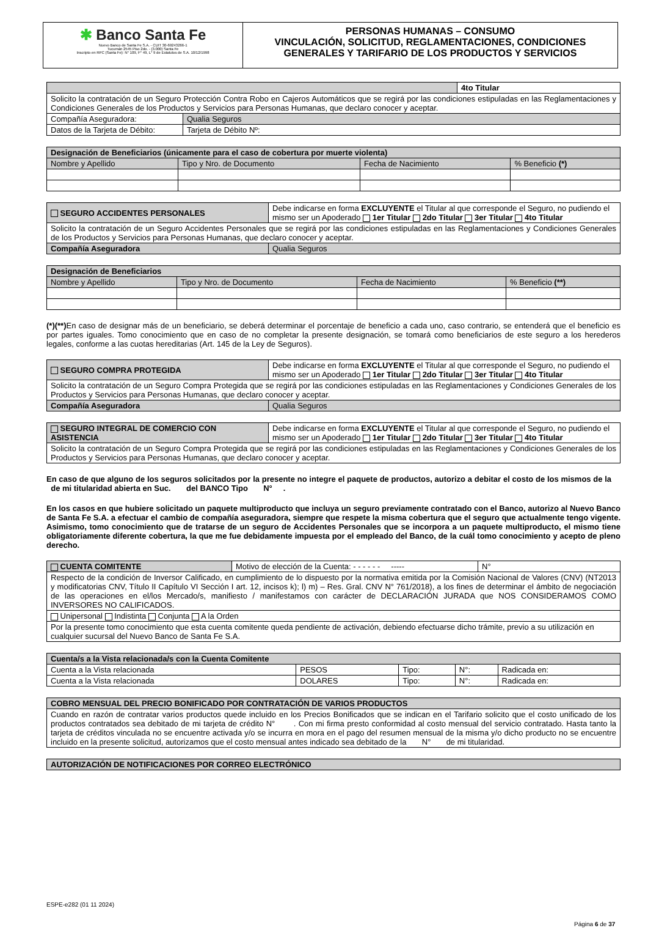✱ Banco Santa Fe
Nuevo Banco de Santa Fe S.A. - CUIT 30-69243266-1
Tucumán 2545 Piso 2do. - (3.000) Santa Fe
Inscripto en RPC (Santa Fe): N° 109, F° 49, L° 9 de Estatutos de S.A. 10/12/1998
PERSONAS HUMANAS – CONSUMO
VINCULACIÓN, SOLICITUD, REGLAMENTACIONES, CONDICIONES GENERALES Y TARIFARIO DE LOS PRODUCTOS Y SERVICIOS
| | | 4to Titular |
| Solicito la contratación de un Seguro Protección Contra Robo en Cajeros Automáticos que se regirá por las condiciones estipuladas en las Reglamentaciones y Condiciones Generales de los Productos y Servicios para Personas Humanas, que declaro conocer y aceptar. | | |
| Compañía Aseguradora: | Qualia Seguros | |
| Datos de la Tarjeta de Débito: | Tarjeta de Débito Nº: | |
| Designación de Beneficiarios (únicamente para el caso de cobertura por muerte violenta) | | | |
| --- | --- | --- | --- |
| Nombre y Apellido | Tipo y Nro. de Documento | Fecha de Nacimiento | % Beneficio (*) |
| SEGURO ACCIDENTES PERSONALES | Debe indicarse en forma EXCLUYENTE el Titular al que corresponde el Seguro, no pudiendo el mismo ser un Apoderado 1er Titular 2do Titular 3er Titular 4to Titular |
| Solicito la contratación de un Seguro Accidentes Personales que se regirá por las condiciones estipuladas en las Reglamentaciones y Condiciones Generales de los Productos y Servicios para Personas Humanas, que declaro conocer y aceptar. | |
| Compañía Aseguradora | Qualia Seguros |
| Designación de Beneficiarios | | | |
| --- | --- | --- | --- |
| Nombre y Apellido | Tipo y Nro. de Documento | Fecha de Nacimiento | % Beneficio (**) |
(*)(**) En caso de designar más de un beneficiario, se deberá determinar el porcentaje de beneficio a cada uno, caso contrario, se entenderá que el beneficio es por partes iguales. Tomo conocimiento que en caso de no completar la presente designación, se tomará como beneficiarios de este seguro a los herederos legales, conforme a las cuotas hereditarias (Art. 145 de la Ley de Seguros).
| SEGURO COMPRA PROTEGIDA | Debe indicarse en forma EXCLUYENTE el Titular al que corresponde el Seguro, no pudiendo el mismo ser un Apoderado 1er Titular 2do Titular 3er Titular 4to Titular |
| Solicito la contratación de un Seguro Compra Protegida que se regirá por las condiciones estipuladas en las Reglamentaciones y Condiciones Generales de los Productos y Servicios para Personas Humanas, que declaro conocer y aceptar. | |
| Compañía Aseguradora | Qualia Seguros |
| SEGURO INTEGRAL DE COMERCIO CON ASISTENCIA | Debe indicarse en forma EXCLUYENTE el Titular al que corresponde el Seguro, no pudiendo el mismo ser un Apoderado 1er Titular 2do Titular 3er Titular 4to Titular |
| Solicito la contratación de un Seguro Compra Protegida que se regirá por las condiciones estipuladas en las Reglamentaciones y Condiciones Generales de los Productos y Servicios para Personas Humanas, que declaro conocer y aceptar. | |
En caso de que alguno de los seguros solicitados por la presente no integre el paquete de productos, autorizo a debitar el costo de los mismos de la de mi titularidad abierta en Suc. del BANCO Tipo N° .
En los casos en que hubiere solicitado un paquete multiproducto que incluya un seguro previamente contratado con el Banco, autorizo al Nuevo Banco de Santa Fe S.A. a efectuar el cambio de compañía aseguradora, siempre que respete la misma cobertura que el seguro que actualmente tengo vigente. Asimismo, tomo conocimiento que de tratarse de un seguro de Accidentes Personales que se incorpora a un paquete multiproducto, el mismo tiene obligatoriamente diferente cobertura, la que me fue debidamente impuesta por el empleado del Banco, de la cuál tomo conocimiento y acepto de pleno derecho.
| CUENTA COMITENTE | Motivo de elección de la Cuenta: - - - - - - ----- | N° |
| Respecto de la condición de Inversor Calificado, en cumplimiento de lo dispuesto por la normativa emitida por la Comisión Nacional de Valores (CNV) (NT2013 y modificatorias CNV, Título II Capítulo VI Sección I art. 12, incisos k); l) m) – Res. Gral. CNV N° 761/2018), a los fines de determinar el ámbito de negociación de las operaciones en el/los Mercado/s, manifiesto / manifestamos con carácter de DECLARACIÓN JURADA que NOS CONSIDERAMOS COMO INVERSORES NO CALIFICADOS. | | |
| Unipersonal Indistinta Conjunta A la Orden | | |
| Por la presente tomo conocimiento que esta cuenta comitente queda pendiente de activación, debiendo efectuarse dicho trámite, previo a su utilización en cualquier sucursal del Nuevo Banco de Santa Fe S.A. | | |
| Cuenta/s a la Vista relacionada/s con la Cuenta Comitente | | | | |
| --- | --- | --- | --- | --- |
| Cuenta a la Vista relacionada | PESOS | Tipo: | N°: | Radicada en: |
| Cuenta a la Vista relacionada | DOLARES | Tipo: | N°: | Radicada en: |
| COBRO MENSUAL DEL PRECIO BONIFICADO POR CONTRATACIÓN DE VARIOS PRODUCTOS |
| --- |
| Cuando en razón de contratar varios productos quede incluido en los Precios Bonificados que se indican en el Tarifario solicito que el costo unificado de los productos contratados sea debitado de mi tarjeta de crédito N° . Con mi firma presto conformidad al costo mensual del servicio contratado. Hasta tanto la tarjeta de créditos vinculada no se encuentre activada y/o se incurra en mora en el pago del resumen mensual de la misma y/o dicho producto no se encuentre incluido en la presente solicitud, autorizamos que el costo mensual antes indicado sea debitado de la N° de mi titularidad. |
| AUTORIZACIÓN DE NOTIFICACIONES POR CORREO ELECTRÓNICO |
| --- |
ESPE-e282 (01 11 2024)
Página 6 de 37